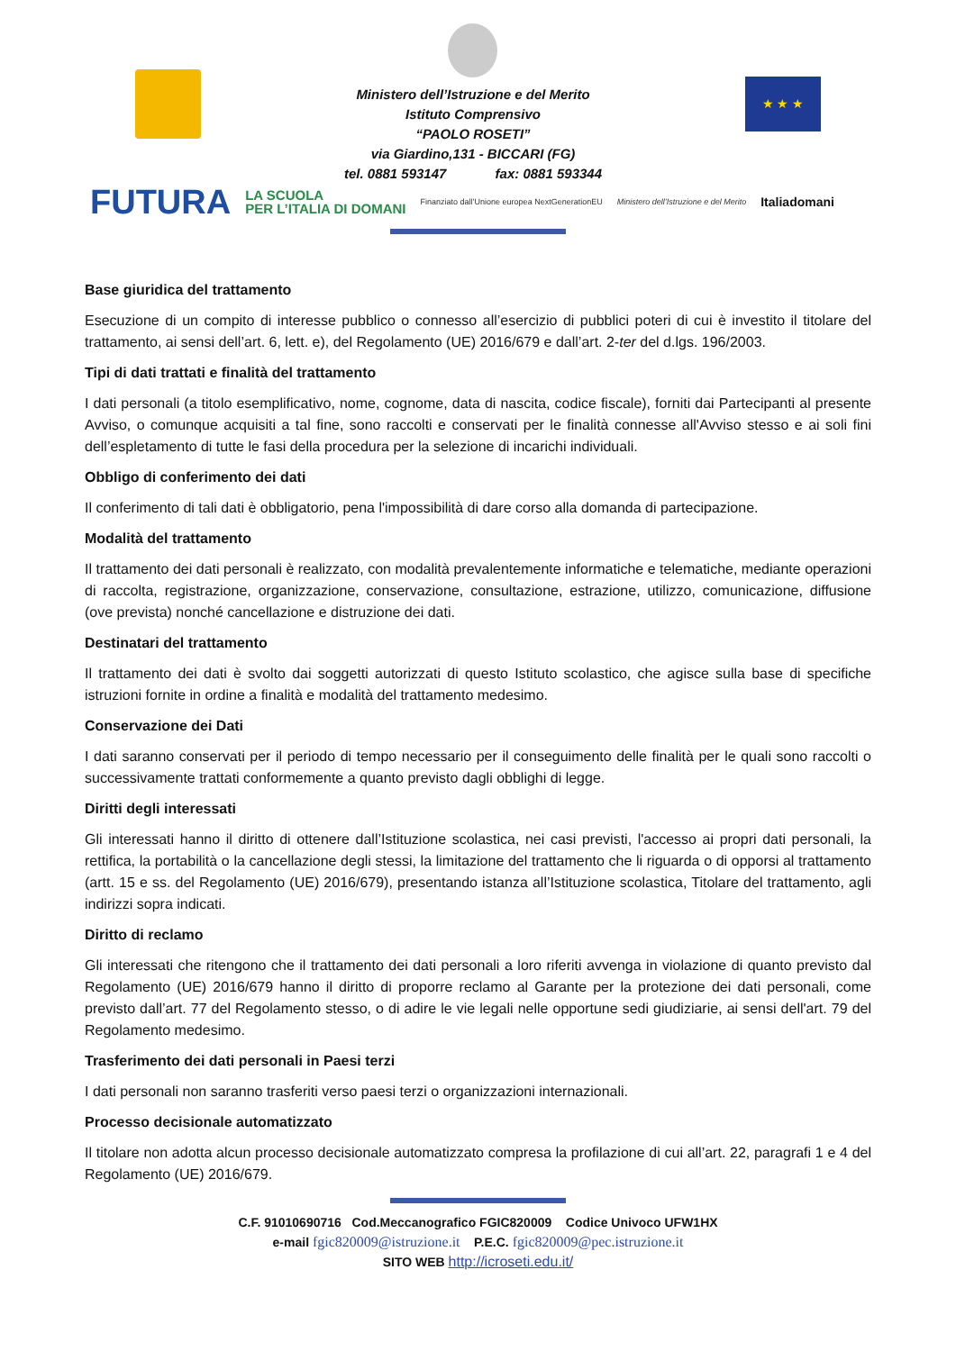Ministero dell’Istruzione e del Merito
Istituto Comprensivo
“PAOLO ROSETI”
via Giardino,131 - BICCARI (FG)
tel. 0881 593147 fax: 0881 593344
★ ★ ★
FUTURA LA SCUOLA
PER L’ITALIA DI DOMANI Finanziato dall’Unione europea NextGenerationEU Ministero dell’Istruzione e del Merito Italiadomani
Base giuridica del trattamento
Esecuzione di un compito di interesse pubblico o connesso all’esercizio di pubblici poteri di cui è investito il titolare del trattamento, ai sensi dell’art. 6, lett. e), del Regolamento (UE) 2016/679 e dall’art. 2-ter del d.lgs. 196/2003.
Tipi di dati trattati e finalità del trattamento
I dati personali (a titolo esemplificativo, nome, cognome, data di nascita, codice fiscale), forniti dai Partecipanti al presente Avviso, o comunque acquisiti a tal fine, sono raccolti e conservati per le finalità connesse all'Avviso stesso e ai soli fini dell’espletamento di tutte le fasi della procedura per la selezione di incarichi individuali.
Obbligo di conferimento dei dati
Il conferimento di tali dati è obbligatorio, pena l'impossibilità di dare corso alla domanda di partecipazione.
Modalità del trattamento
Il trattamento dei dati personali è realizzato, con modalità prevalentemente informatiche e telematiche, mediante operazioni di raccolta, registrazione, organizzazione, conservazione, consultazione, estrazione, utilizzo, comunicazione, diffusione (ove prevista) nonché cancellazione e distruzione dei dati.
Destinatari del trattamento
Il trattamento dei dati è svolto dai soggetti autorizzati di questo Istituto scolastico, che agisce sulla base di specifiche istruzioni fornite in ordine a finalità e modalità del trattamento medesimo.
Conservazione dei Dati
I dati saranno conservati per il periodo di tempo necessario per il conseguimento delle finalità per le quali sono raccolti o successivamente trattati conformemente a quanto previsto dagli obblighi di legge.
Diritti degli interessati
Gli interessati hanno il diritto di ottenere dall’Istituzione scolastica, nei casi previsti, l'accesso ai propri dati personali, la rettifica, la portabilità o la cancellazione degli stessi, la limitazione del trattamento che li riguarda o di opporsi al trattamento (artt. 15 e ss. del Regolamento (UE) 2016/679), presentando istanza all’Istituzione scolastica, Titolare del trattamento, agli indirizzi sopra indicati.
Diritto di reclamo
Gli interessati che ritengono che il trattamento dei dati personali a loro riferiti avvenga in violazione di quanto previsto dal Regolamento (UE) 2016/679 hanno il diritto di proporre reclamo al Garante per la protezione dei dati personali, come previsto dall’art. 77 del Regolamento stesso, o di adire le vie legali nelle opportune sedi giudiziarie, ai sensi dell'art. 79 del Regolamento medesimo.
Trasferimento dei dati personali in Paesi terzi
I dati personali non saranno trasferiti verso paesi terzi o organizzazioni internazionali.
Processo decisionale automatizzato
Il titolare non adotta alcun processo decisionale automatizzato compresa la profilazione di cui all’art. 22, paragrafi 1 e 4 del Regolamento (UE) 2016/679.
C.F. 91010690716 Cod.Meccanografico FGIC820009 Codice Univoco UFW1HX
e-mail fgic820009@istruzione.it P.E.C. fgic820009@pec.istruzione.it
SITO WEB http://icroseti.edu.it/